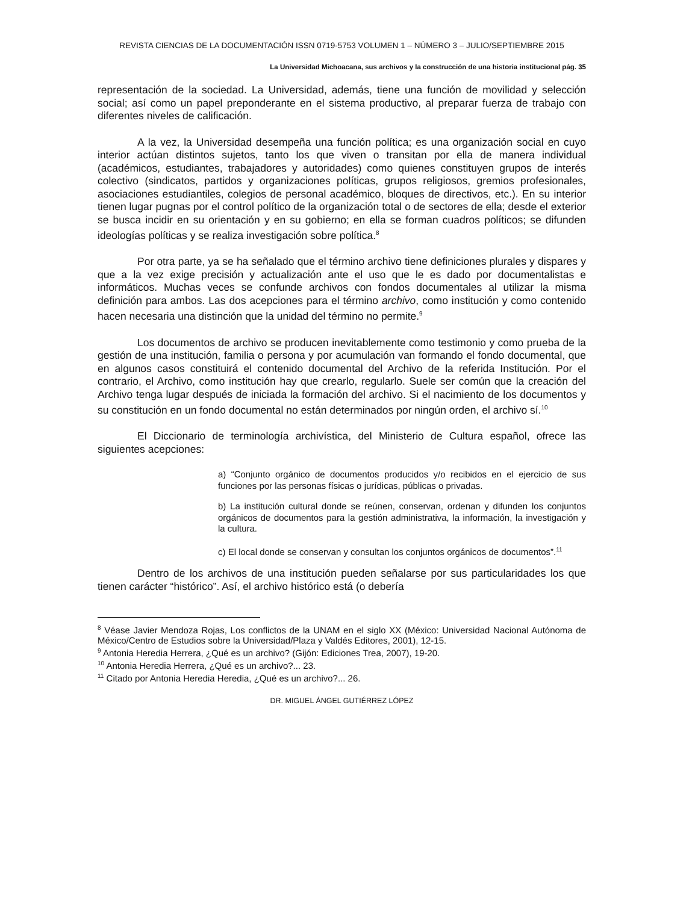REVISTA CIENCIAS DE LA DOCUMENTACIÓN ISSN 0719-5753 VOLUMEN 1 – NÚMERO 3 – JULIO/SEPTIEMBRE 2015
La Universidad Michoacana, sus archivos y la construcción de una historia institucional pág. 35
representación de la sociedad. La Universidad, además, tiene una función de movilidad y selección social; así como un papel preponderante en el sistema productivo, al preparar fuerza de trabajo con diferentes niveles de calificación.
A la vez, la Universidad desempeña una función política; es una organización social en cuyo interior actúan distintos sujetos, tanto los que viven o transitan por ella de manera individual (académicos, estudiantes, trabajadores y autoridades) como quienes constituyen grupos de interés colectivo (sindicatos, partidos y organizaciones políticas, grupos religiosos, gremios profesionales, asociaciones estudiantiles, colegios de personal académico, bloques de directivos, etc.). En su interior tienen lugar pugnas por el control político de la organización total o de sectores de ella; desde el exterior se busca incidir en su orientación y en su gobierno; en ella se forman cuadros políticos; se difunden ideologías políticas y se realiza investigación sobre política.<sup>8</sup>
Por otra parte, ya se ha señalado que el término archivo tiene definiciones plurales y dispares y que a la vez exige precisión y actualización ante el uso que le es dado por documentalistas e informáticos. Muchas veces se confunde archivos con fondos documentales al utilizar la misma definición para ambos. Las dos acepciones para el término archivo, como institución y como contenido hacen necesaria una distinción que la unidad del término no permite.<sup>9</sup>
Los documentos de archivo se producen inevitablemente como testimonio y como prueba de la gestión de una institución, familia o persona y por acumulación van formando el fondo documental, que en algunos casos constituirá el contenido documental del Archivo de la referida Institución. Por el contrario, el Archivo, como institución hay que crearlo, regularlo. Suele ser común que la creación del Archivo tenga lugar después de iniciada la formación del archivo. Si el nacimiento de los documentos y su constitución en un fondo documental no están determinados por ningún orden, el archivo sí.<sup>10</sup>
El Diccionario de terminología archivística, del Ministerio de Cultura español, ofrece las siguientes acepciones:
a) “Conjunto orgánico de documentos producidos y/o recibidos en el ejercicio de sus funciones por las personas físicas o jurídicas, públicas o privadas.
b) La institución cultural donde se reúnen, conservan, ordenan y difunden los conjuntos orgánicos de documentos para la gestión administrativa, la información, la investigación y la cultura.
c) El local donde se conservan y consultan los conjuntos orgánicos de documentos”.<sup>11</sup>
Dentro de los archivos de una institución pueden señalarse por sus particularidades los que tienen carácter “histórico”. Así, el archivo histórico está (o debería
<sup>8</sup> Véase Javier Mendoza Rojas, Los conflictos de la UNAM en el siglo XX (México: Universidad Nacional Autónoma de México/Centro de Estudios sobre la Universidad/Plaza y Valdés Editores, 2001), 12-15.
<sup>9</sup> Antonia Heredia Herrera, ¿Qué es un archivo? (Gijón: Ediciones Trea, 2007), 19-20.
<sup>10</sup> Antonia Heredia Herrera, ¿Qué es un archivo?... 23.
<sup>11</sup> Citado por Antonia Heredia Heredia, ¿Qué es un archivo?... 26.
DR. MIGUEL ÁNGEL GUTIÉRREZ LÓPEZ